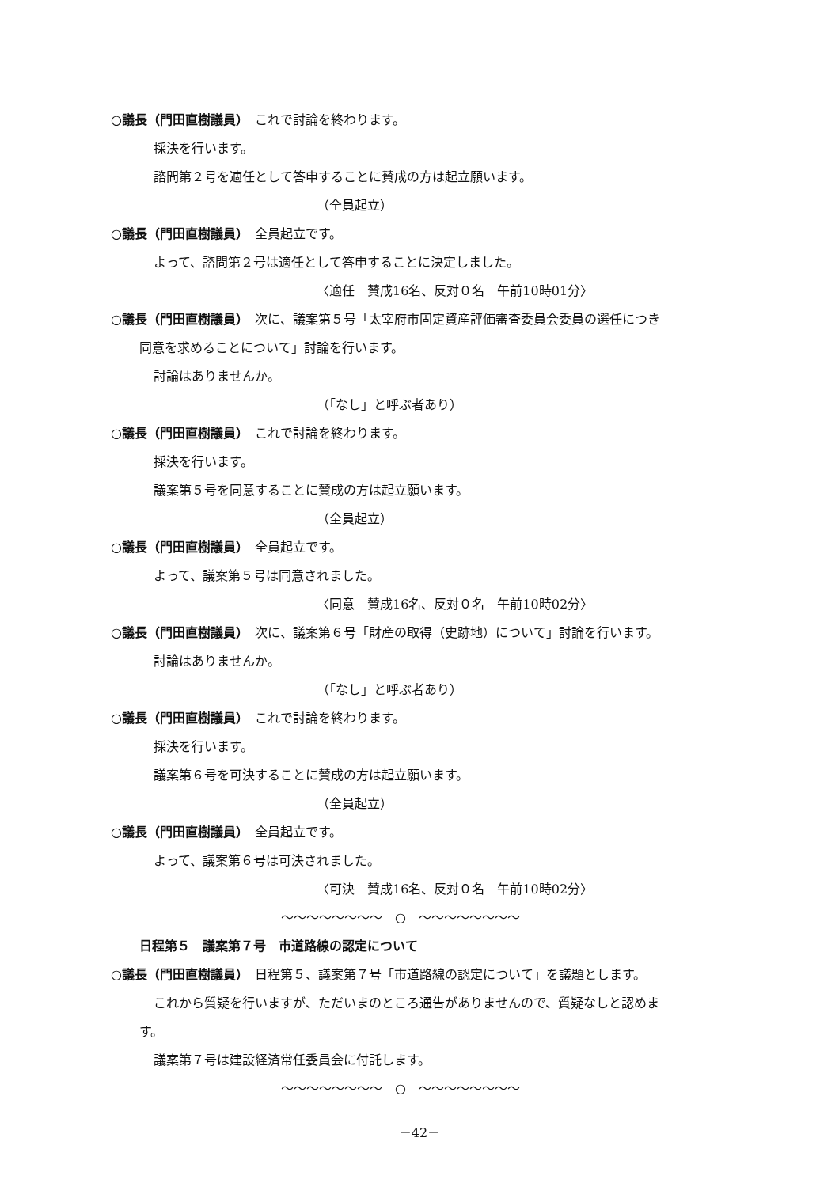○議長（門田直樹議員）　これで討論を終わります。
採決を行います。
諮問第２号を適任として答申することに賛成の方は起立願います。
（全員起立）
○議長（門田直樹議員）　全員起立です。
よって、諮問第２号は適任として答申することに決定しました。
〈適任　賛成16名、反対０名　午前10時01分〉
○議長（門田直樹議員）　次に、議案第５号「太宰府市固定資産評価審査委員会委員の選任につき
同意を求めることについて」討論を行います。
討論はありませんか。
（「なし」と呼ぶ者あり）
○議長（門田直樹議員）　これで討論を終わります。
採決を行います。
議案第５号を同意することに賛成の方は起立願います。
（全員起立）
○議長（門田直樹議員）　全員起立です。
よって、議案第５号は同意されました。
〈同意　賛成16名、反対０名　午前10時02分〉
○議長（門田直樹議員）　次に、議案第６号「財産の取得（史跡地）について」討論を行います。
討論はありませんか。
（「なし」と呼ぶ者あり）
○議長（門田直樹議員）　これで討論を終わります。
採決を行います。
議案第６号を可決することに賛成の方は起立願います。
（全員起立）
○議長（門田直樹議員）　全員起立です。
よって、議案第６号は可決されました。
〈可決　賛成16名、反対０名　午前10時02分〉
～～～～～～～～　○　～～～～～～～～
日程第５　議案第７号　市道路線の認定について
○議長（門田直樹議員）　日程第５、議案第７号「市道路線の認定について」を議題とします。
これから質疑を行いますが、ただいまのところ通告がありませんので、質疑なしと認めま
す。
議案第７号は建設経済常任委員会に付託します。
～～～～～～～～　○　～～～～～～～～
－42－